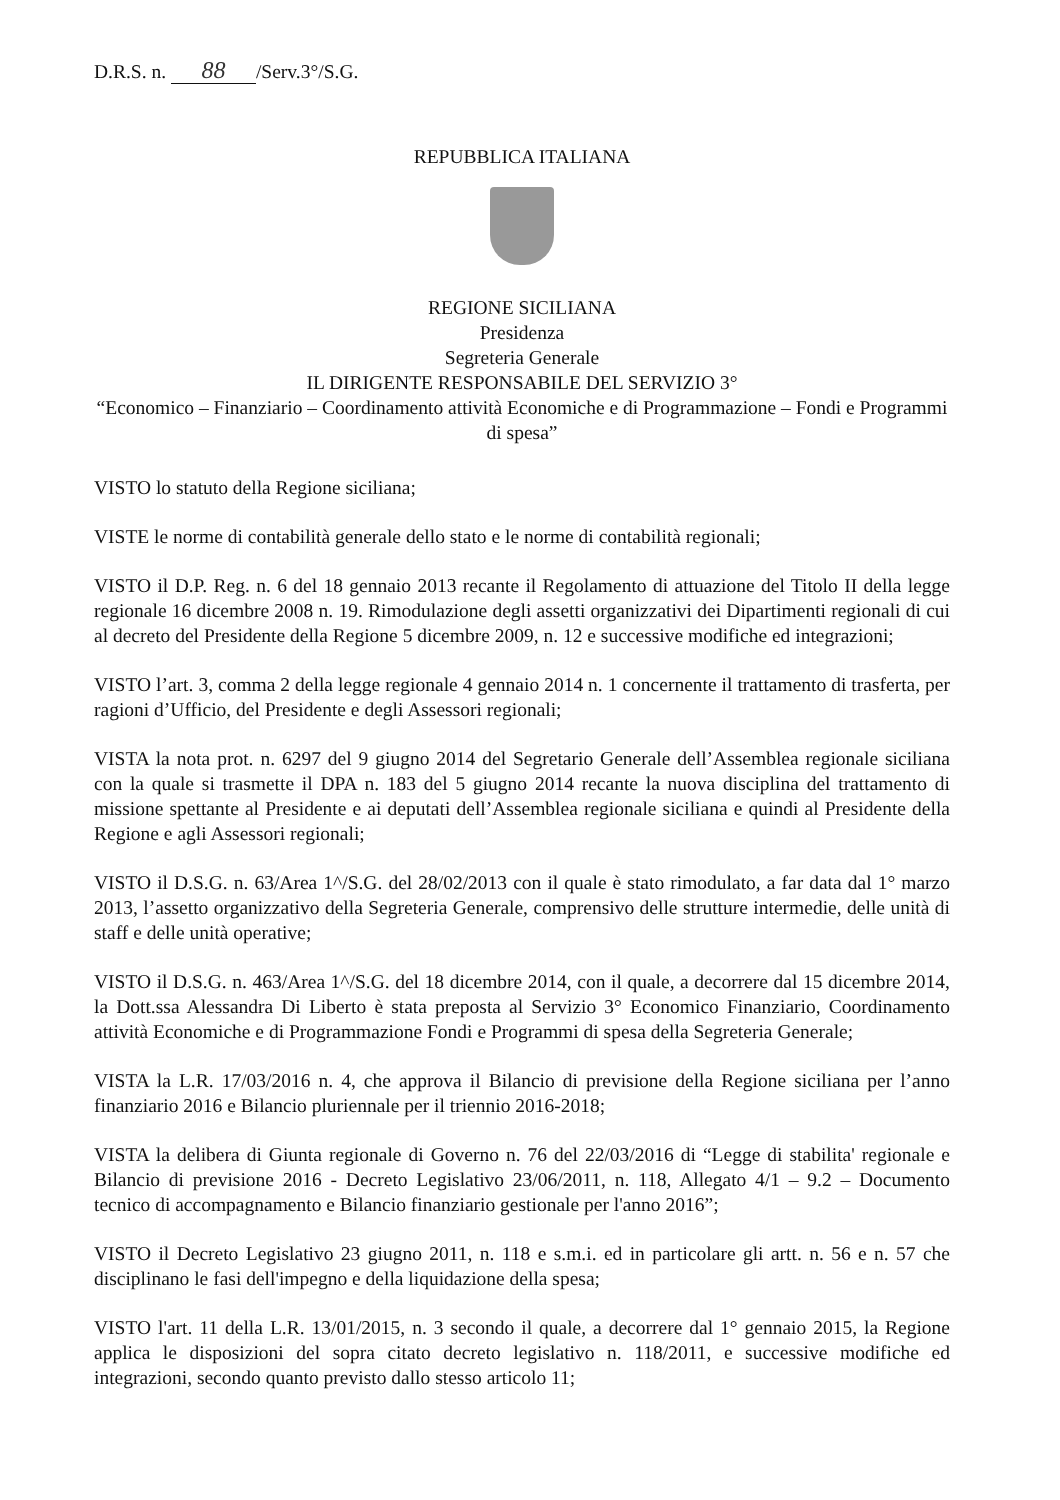D.R.S. n. 88 /Serv.3°/S.G.
REPUBBLICA ITALIANA
REGIONE SICILIANA
Presidenza
Segreteria Generale
IL DIRIGENTE RESPONSABILE DEL SERVIZIO 3°
“Economico – Finanziario – Coordinamento attività Economiche e di Programmazione – Fondi e Programmi di spesa”
VISTO lo statuto della Regione siciliana;
VISTE le norme di contabilità generale dello stato e le norme di contabilità regionali;
VISTO il D.P. Reg. n. 6 del 18 gennaio 2013 recante il Regolamento di attuazione del Titolo II della legge regionale 16 dicembre 2008 n. 19. Rimodulazione degli assetti organizzativi dei Dipartimenti regionali di cui al decreto del Presidente della Regione 5 dicembre 2009, n. 12 e successive modifiche ed integrazioni;
VISTO l’art. 3, comma 2 della legge regionale 4 gennaio 2014 n. 1 concernente il trattamento di trasferta, per ragioni d’Ufficio, del Presidente e degli Assessori regionali;
VISTA la nota prot. n. 6297 del 9 giugno 2014 del Segretario Generale dell’Assemblea regionale siciliana con la quale si trasmette il DPA n. 183 del 5 giugno 2014 recante la nuova disciplina del trattamento di missione spettante al Presidente e ai deputati dell’Assemblea regionale siciliana e quindi al Presidente della Regione e agli Assessori regionali;
VISTO il D.S.G. n. 63/Area 1^/S.G. del 28/02/2013 con il quale è stato rimodulato, a far data dal 1° marzo 2013, l’assetto organizzativo della Segreteria Generale, comprensivo delle strutture intermedie, delle unità di staff e delle unità operative;
VISTO il D.S.G. n. 463/Area 1^/S.G. del 18 dicembre 2014, con il quale, a decorrere dal 15 dicembre 2014, la Dott.ssa Alessandra Di Liberto è stata preposta al Servizio 3° Economico Finanziario, Coordinamento attività Economiche e di Programmazione Fondi e Programmi di spesa della Segreteria Generale;
VISTA la L.R. 17/03/2016 n. 4, che approva il Bilancio di previsione della Regione siciliana per l’anno finanziario 2016 e Bilancio pluriennale per il triennio 2016-2018;
VISTA la delibera di Giunta regionale di Governo n. 76 del 22/03/2016 di “Legge di stabilita' regionale e Bilancio di previsione 2016 - Decreto Legislativo 23/06/2011, n. 118, Allegato 4/1 – 9.2 – Documento tecnico di accompagnamento e Bilancio finanziario gestionale per l'anno 2016”;
VISTO il Decreto Legislativo 23 giugno 2011, n. 118 e s.m.i. ed in particolare gli artt. n. 56 e n. 57 che disciplinano le fasi dell'impegno e della liquidazione della spesa;
VISTO l'art. 11 della L.R. 13/01/2015, n. 3 secondo il quale, a decorrere dal 1° gennaio 2015, la Regione applica le disposizioni del sopra citato decreto legislativo n. 118/2011, e successive modifiche ed integrazioni, secondo quanto previsto dallo stesso articolo 11;